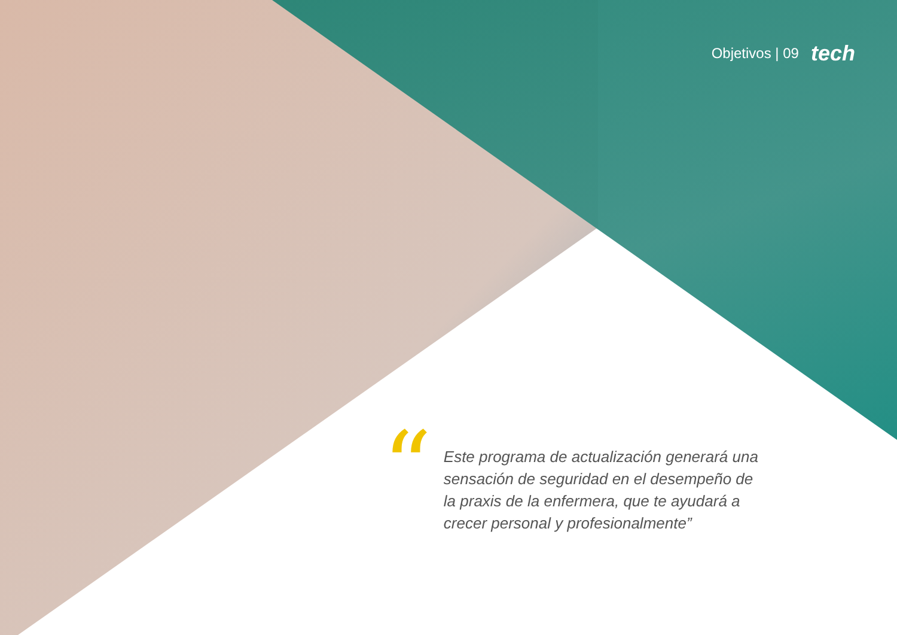Objetivos | 09 tech
“
Este programa de actualización generará una sensación de seguridad en el desempeño de la praxis de la enfermera, que te ayudará a crecer personal y profesionalmente”